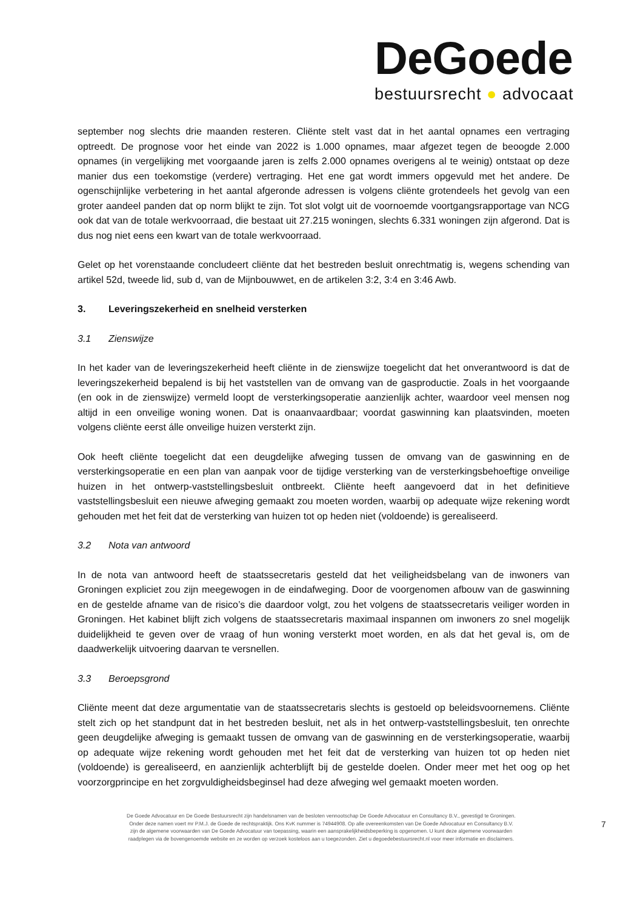DeGoede
bestuursrecht ● advocaat
september nog slechts drie maanden resteren. Cliënte stelt vast dat in het aantal opnames een vertraging optreedt. De prognose voor het einde van 2022 is 1.000 opnames, maar afgezet tegen de beoogde 2.000 opnames (in vergelijking met voorgaande jaren is zelfs 2.000 opnames overigens al te weinig) ontstaat op deze manier dus een toekomstige (verdere) vertraging. Het ene gat wordt immers opgevuld met het andere. De ogenschijnlijke verbetering in het aantal afgeronde adressen is volgens cliënte grotendeels het gevolg van een groter aandeel panden dat op norm blijkt te zijn. Tot slot volgt uit de voornoemde voortgangsrapportage van NCG ook dat van de totale werkvoorraad, die bestaat uit 27.215 woningen, slechts 6.331 woningen zijn afgerond. Dat is dus nog niet eens een kwart van de totale werkvoorraad.
Gelet op het vorenstaande concludeert cliënte dat het bestreden besluit onrechtmatig is, wegens schending van artikel 52d, tweede lid, sub d, van de Mijnbouwwet, en de artikelen 3:2, 3:4 en 3:46 Awb.
3. Leveringszekerheid en snelheid versterken
3.1 Zienswijze
In het kader van de leveringszekerheid heeft cliënte in de zienswijze toegelicht dat het onverantwoord is dat de leveringszekerheid bepalend is bij het vaststellen van de omvang van de gasproductie. Zoals in het voorgaande (en ook in de zienswijze) vermeld loopt de versterkingsoperatie aanzienlijk achter, waardoor veel mensen nog altijd in een onveilige woning wonen. Dat is onaanvaardbaar; voordat gaswinning kan plaatsvinden, moeten volgens cliënte eerst álle onveilige huizen versterkt zijn.
Ook heeft cliënte toegelicht dat een deugdelijke afweging tussen de omvang van de gaswinning en de versterkingsoperatie en een plan van aanpak voor de tijdige versterking van de versterkingsbehoeftige onveilige huizen in het ontwerp-vaststellingsbesluit ontbreekt. Cliënte heeft aangevoerd dat in het definitieve vaststellingsbesluit een nieuwe afweging gemaakt zou moeten worden, waarbij op adequate wijze rekening wordt gehouden met het feit dat de versterking van huizen tot op heden niet (voldoende) is gerealiseerd.
3.2 Nota van antwoord
In de nota van antwoord heeft de staatssecretaris gesteld dat het veiligheidsbelang van de inwoners van Groningen expliciet zou zijn meegewogen in de eindafweging. Door de voorgenomen afbouw van de gaswinning en de gestelde afname van de risico’s die daardoor volgt, zou het volgens de staatssecretaris veiliger worden in Groningen. Het kabinet blijft zich volgens de staatssecretaris maximaal inspannen om inwoners zo snel mogelijk duidelijkheid te geven over de vraag of hun woning versterkt moet worden, en als dat het geval is, om de daadwerkelijk uitvoering daarvan te versnellen.
3.3 Beroepsgrond
Cliënte meent dat deze argumentatie van de staatssecretaris slechts is gestoeld op beleidsvoornemens. Cliënte stelt zich op het standpunt dat in het bestreden besluit, net als in het ontwerp-vaststellingsbesluit, ten onrechte geen deugdelijke afweging is gemaakt tussen de omvang van de gaswinning en de versterkingsoperatie, waarbij op adequate wijze rekening wordt gehouden met het feit dat de versterking van huizen tot op heden niet (voldoende) is gerealiseerd, en aanzienlijk achterblijft bij de gestelde doelen. Onder meer met het oog op het voorzorgprincipe en het zorgvuldigheidsbeginsel had deze afweging wel gemaakt moeten worden.
De Goede Advocatuur en De Goede Bestuursrecht zijn handelsnamen van de besloten vennootschap De Goede Advocatuur en Consultancy B.V., gevestigd te Groningen.
Onder deze namen voert mr P.M.J. de Goede de rechtspraktijk. Ons KvK nummer is 74944908. Op alle overeenkomsten van De Goede Advocatuur en Consultancy B.V.
zijn de algemene voorwaarden van De Goede Advocatuur van toepassing, waarin een aansprakelijkheidsbeperking is opgenomen. U kunt deze algemene voorwaarden
raadplegen via de bovengenoemde website en ze worden op verzoek kosteloos aan u toegezonden. Ziet u degoedebestuursrecht.nl voor meer informatie en disclaimers.
7